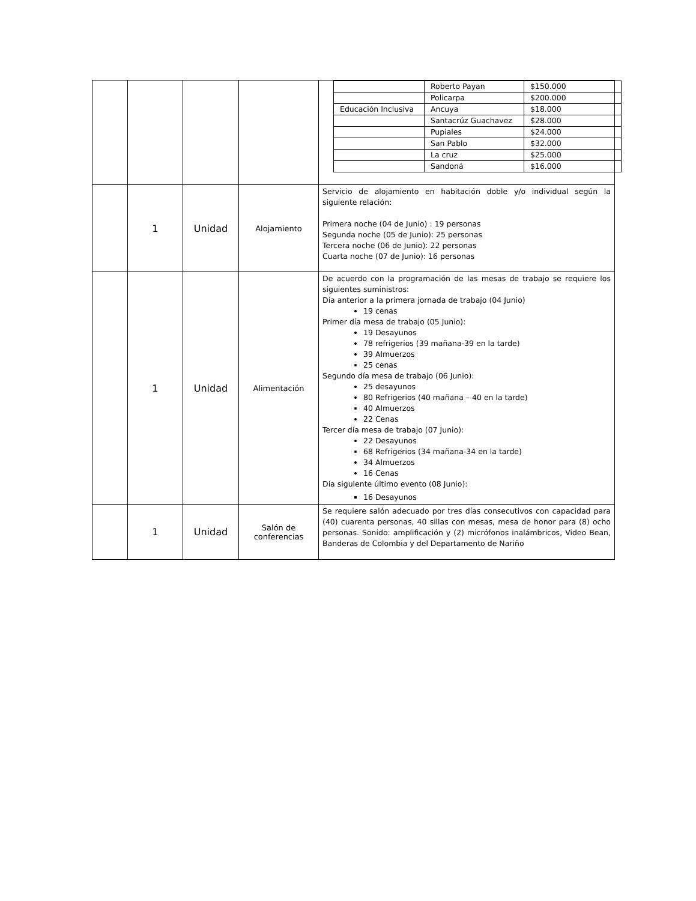| | | | | / / Roberto Payan / $150.000 / / / Policarpa / $200.000 / / Educación Inclusiva / Ancuya / $18.000 / / / Santacrúz Guachavez / $28.000 / / / Pupiales / $24.000 / / / San Pablo / $32.000 / / / La cruz / $25.000 / / / Sandoná / $16.000 / |
| | 1 | Unidad | Alojamiento | Servicio de alojamiento en habitación doble y/o individual según la siguiente relación: Primera noche (04 de Junio) : 19 personas Segunda noche (05 de Junio): 25 personas Tercera noche (06 de Junio): 22 personas Cuarta noche (07 de Junio): 16 personas |
| | 1 | Unidad | Alimentación | De acuerdo con la programación de las mesas de trabajo se requiere los siguientes suministros: Día anterior a la primera jornada de trabajo (04 Junio) 19 cenas Primer día mesa de trabajo (05 Junio): 19 Desayunos 78 refrigerios (39 mañana-39 en la tarde) 39 Almuerzos 25 cenas Segundo día mesa de trabajo (06 Junio): 25 desayunos 80 Refrigerios (40 mañana – 40 en la tarde) 40 Almuerzos 22 Cenas Tercer día mesa de trabajo (07 Junio): 22 Desayunos 68 Refrigerios (34 mañana-34 en la tarde) 34 Almuerzos 16 Cenas Día siguiente último evento (08 Junio): 16 Desayunos |
| | 1 | Unidad | Salón de conferencias | Se requiere salón adecuado por tres días consecutivos con capacidad para (40) cuarenta personas, 40 sillas con mesas, mesa de honor para (8) ocho personas. Sonido: amplificación y (2) micrófonos inalámbricos, Video Bean, Banderas de Colombia y del Departamento de Nariño |